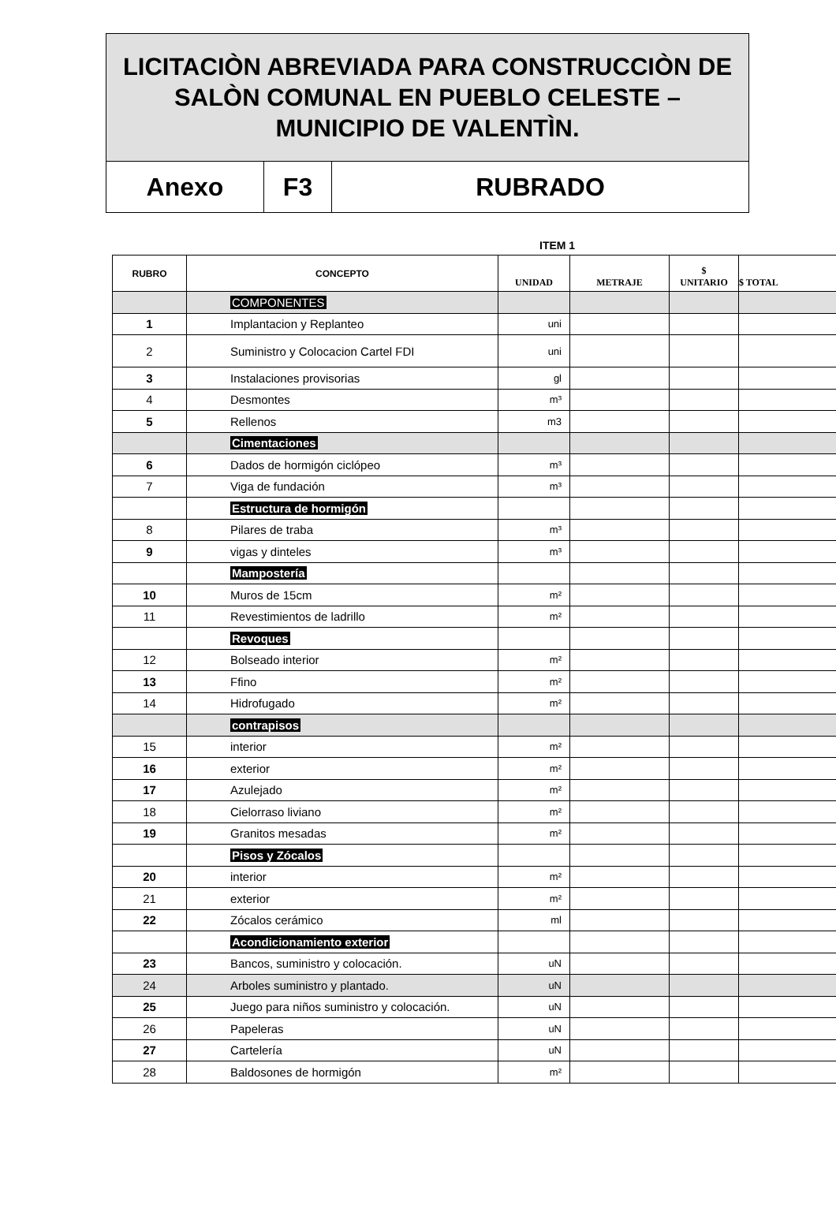LICITACIÒN ABREVIADA PARA CONSTRUCCIÒN DE SALÒN COMUNAL EN PUEBLO CELESTE – MUNICIPIO DE VALENTÌN.
Anexo F3 RUBRADO
ITEM 1
| RUBRO | CONCEPTO | UNIDAD | METRAJE | $ UNITARIO | $ TOTAL |
| --- | --- | --- | --- | --- | --- |
| | COMPONENTES | | | | |
| 1 | Implantacion y Replanteo | uni | | | |
| 2 | Suministro y Colocacion Cartel FDI | uni | | | |
| 3 | Instalaciones provisorias | gl | | | |
| 4 | Desmontes | m³ | | | |
| 5 | Rellenos | m3 | | | |
| | Cimentaciones | | | | |
| 6 | Dados de hormigón ciclópeo | m³ | | | |
| 7 | Viga de fundación | m³ | | | |
| | Estructura de hormigón | | | | |
| 8 | Pilares de traba | m³ | | | |
| 9 | vigas y dinteles | m³ | | | |
| | Mampostería | | | | |
| 10 | Muros de 15cm | m² | | | |
| 11 | Revestimientos de ladrillo | m² | | | |
| | Revoques | | | | |
| 12 | Bolseado interior | m² | | | |
| 13 | Ffino | m² | | | |
| 14 | Hidrofugado | m² | | | |
| | contrapisos | | | | |
| 15 | interior | m² | | | |
| 16 | exterior | m² | | | |
| 17 | Azulejado | m² | | | |
| 18 | Cielorraso liviano | m² | | | |
| 19 | Granitos mesadas | m² | | | |
| | Pisos y Zócalos | | | | |
| 20 | interior | m² | | | |
| 21 | exterior | m² | | | |
| 22 | Zócalos cerámico | ml | | | |
| | Acondicionamiento exterior | | | | |
| 23 | Bancos, suministro y colocación. | uN | | | |
| 24 | Arboles suministro y plantado. | uN | | | |
| 25 | Juego para niños suministro y colocación. | uN | | | |
| 26 | Papeleras | uN | | | |
| 27 | Cartelería | uN | | | |
| 28 | Baldosones de hormigón | m² | | | |